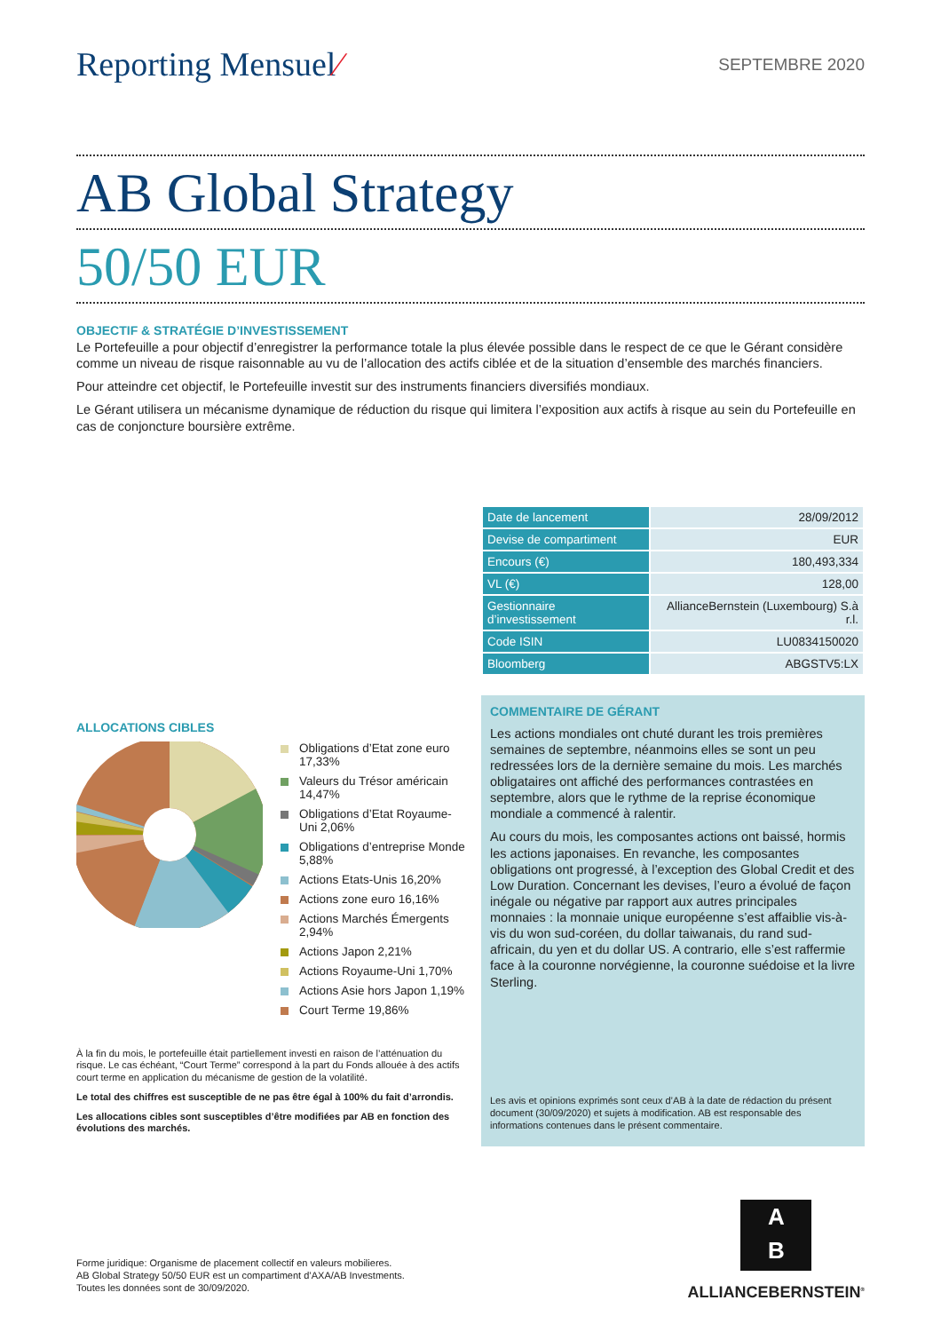Reporting Mensuel⁄
SEPTEMBRE 2020
AB Global Strategy
50/50 EUR
OBJECTIF & STRATÉGIE D’INVESTISSEMENT
Le Portefeuille a pour objectif d’enregistrer la performance totale la plus élevée possible dans le respect de ce que le Gérant considère comme un niveau de risque raisonnable au vu de l’allocation des actifs ciblée et de la situation d’ensemble des marchés financiers.
Pour atteindre cet objectif, le Portefeuille investit sur des instruments financiers diversifiés mondiaux.
Le Gérant utilisera un mécanisme dynamique de réduction du risque qui limitera l’exposition aux actifs à risque au sein du Portefeuille en cas de conjoncture boursière extrême.
ALLOCATIONS CIBLES
Obligations d’Etat zone euro 17,33%
Valeurs du Trésor américain 14,47%
Obligations d’Etat Royaume-Uni 2,06%
Obligations d’entreprise Monde 5,88%
Actions Etats-Unis 16,20%
Actions zone euro 16,16%
Actions Marchés Émergents 2,94%
Actions Japon 2,21%
Actions Royaume-Uni 1,70%
Actions Asie hors Japon 1,19%
Court Terme 19,86%
À la fin du mois, le portefeuille était partiellement investi en raison de l’atténuation du risque. Le cas échéant, “Court Terme” correspond à la part du Fonds allouée à des actifs court terme en application du mécanisme de gestion de la volatilité.
Le total des chiffres est susceptible de ne pas être égal à 100% du fait d’arrondis.
Les allocations cibles sont susceptibles d’être modifiées par AB en fonction des évolutions des marchés.
| Date de lancement | 28/09/2012 |
| Devise de compartiment | EUR |
| Encours (€) | 180,493,334 |
| VL (€) | 128,00 |
| Gestionnaire d’investissement | AllianceBernstein (Luxembourg) S.à r.l. |
| Code ISIN | LU0834150020 |
| Bloomberg | ABGSTV5:LX |
COMMENTAIRE DE GÉRANT
Les actions mondiales ont chuté durant les trois premières semaines de septembre, néanmoins elles se sont un peu redressées lors de la dernière semaine du mois. Les marchés obligataires ont affiché des performances contrastées en septembre, alors que le rythme de la reprise économique mondiale a commencé à ralentir.
Au cours du mois, les composantes actions ont baissé, hormis les actions japonaises. En revanche, les composantes obligations ont progressé, à l’exception des Global Credit et des Low Duration. Concernant les devises, l’euro a évolué de façon inégale ou négative par rapport aux autres principales monnaies : la monnaie unique européenne s’est affaiblie vis-à-vis du won sud-coréen, du dollar taiwanais, du rand sud-africain, du yen et du dollar US. A contrario, elle s’est raffermie face à la couronne norvégienne, la couronne suédoise et la livre Sterling.
Les avis et opinions exprimés sont ceux d’AB à la date de rédaction du présent document (30/09/2020) et sujets à modification. AB est responsable des informations contenues dans le présent commentaire.
Forme juridique: Organisme de placement collectif en valeurs mobilieres.
AB Global Strategy 50/50 EUR est un compartiment d’AXA/AB Investments.
Toutes les données sont de 30/09/2020.
A
B
ALLIANCEBERNSTEIN<sup>®</sup>